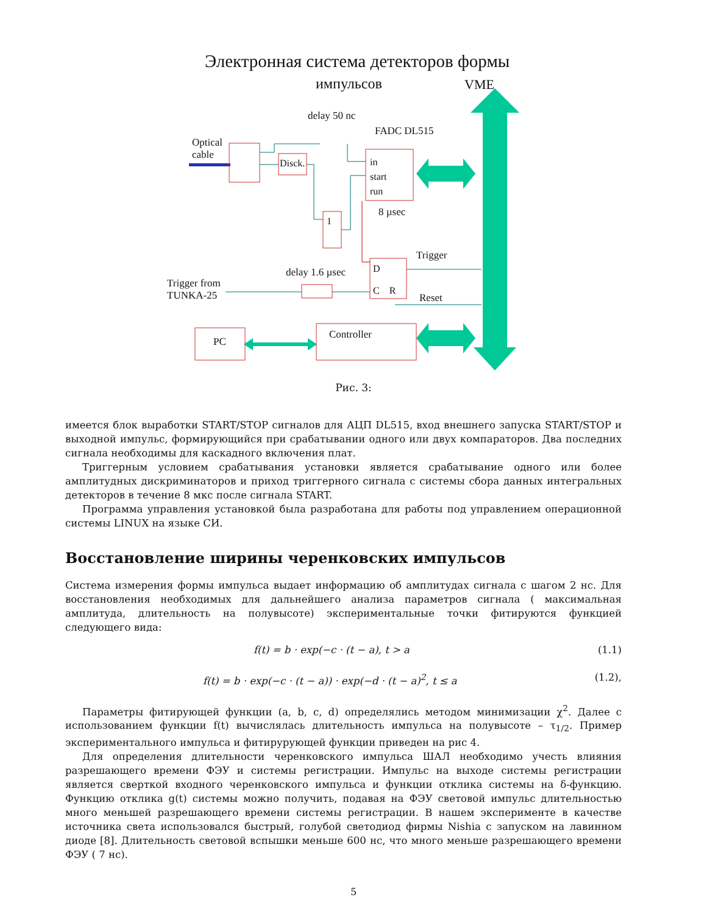Электронная система детекторов формы
импульсов VME
delay 50 nc
FADC DL515
Optical
cable
Disck.
in
start
run
8 µsec
1
Trigger
D
C R
delay 1.6 µsec
Trigger from
TUNKA-25
Reset
PC
Controller
Рис. 3:
имеется блок выработки START/STOP сигналов для АЦП DL515, вход внешнего запуска START/STOP и выходной импульс, формирующийся при срабатывании одного или двух компараторов. Два последних сигнала необходимы для каскадного включения плат.
Триггерным условием срабатывания установки является срабатывание одного или более амплитудных дискриминаторов и приход триггерного сигнала с системы сбора данных интегральных детекторов в течение 8 мкс после сигнала START.
Программа управления установкой была разработана для работы под управлением операционной системы LINUX на языке СИ.
Восстановление ширины черенковских импульсов
Система измерения формы импульса выдает информацию об амплитудах сигнала с шагом 2 нс. Для восстановления необходимых для дальнейшего анализа параметров сигнала ( максимальная амплитуда, длительность на полувысоте) экспериментальные точки фитируются функцией следующего вида:
f(t) = b · exp(−c · (t − a), t > a (1.1)
f(t) = b · exp(−c · (t − a)) · exp(−d · (t − a)<sup>2</sup>, t ≤ a (1.2),
Параметры фитирующей функции (a, b, c, d) определялись методом минимизации χ<sup>2</sup>. Далее с использованием функции f(t) вычислялась длительность импульса на полувысоте – τ<sub>1/2</sub>. Пример экспериментального импульса и фитирурующей функции приведен на рис 4.
Для определения длительности черенковского импульса ШАЛ необходимо учесть влияния разрешающего времени ФЭУ и системы регистрации. Импульс на выходе системы регистрации является сверткой входного черенковского импульса и функции отклика системы на δ-функцию. Функцию отклика g(t) системы можно получить, подавая на ФЭУ световой импульс длительностью много меньшей разрешающего времени системы регистрации. В нашем эксперименте в качестве источника света использовался быстрый, голубой светодиод фирмы Nishia с запуском на лавинном диоде [8]. Длительность световой вспышки меньше 600 нс, что много меньше разрешающего времени ФЭУ ( 7 нс).
5